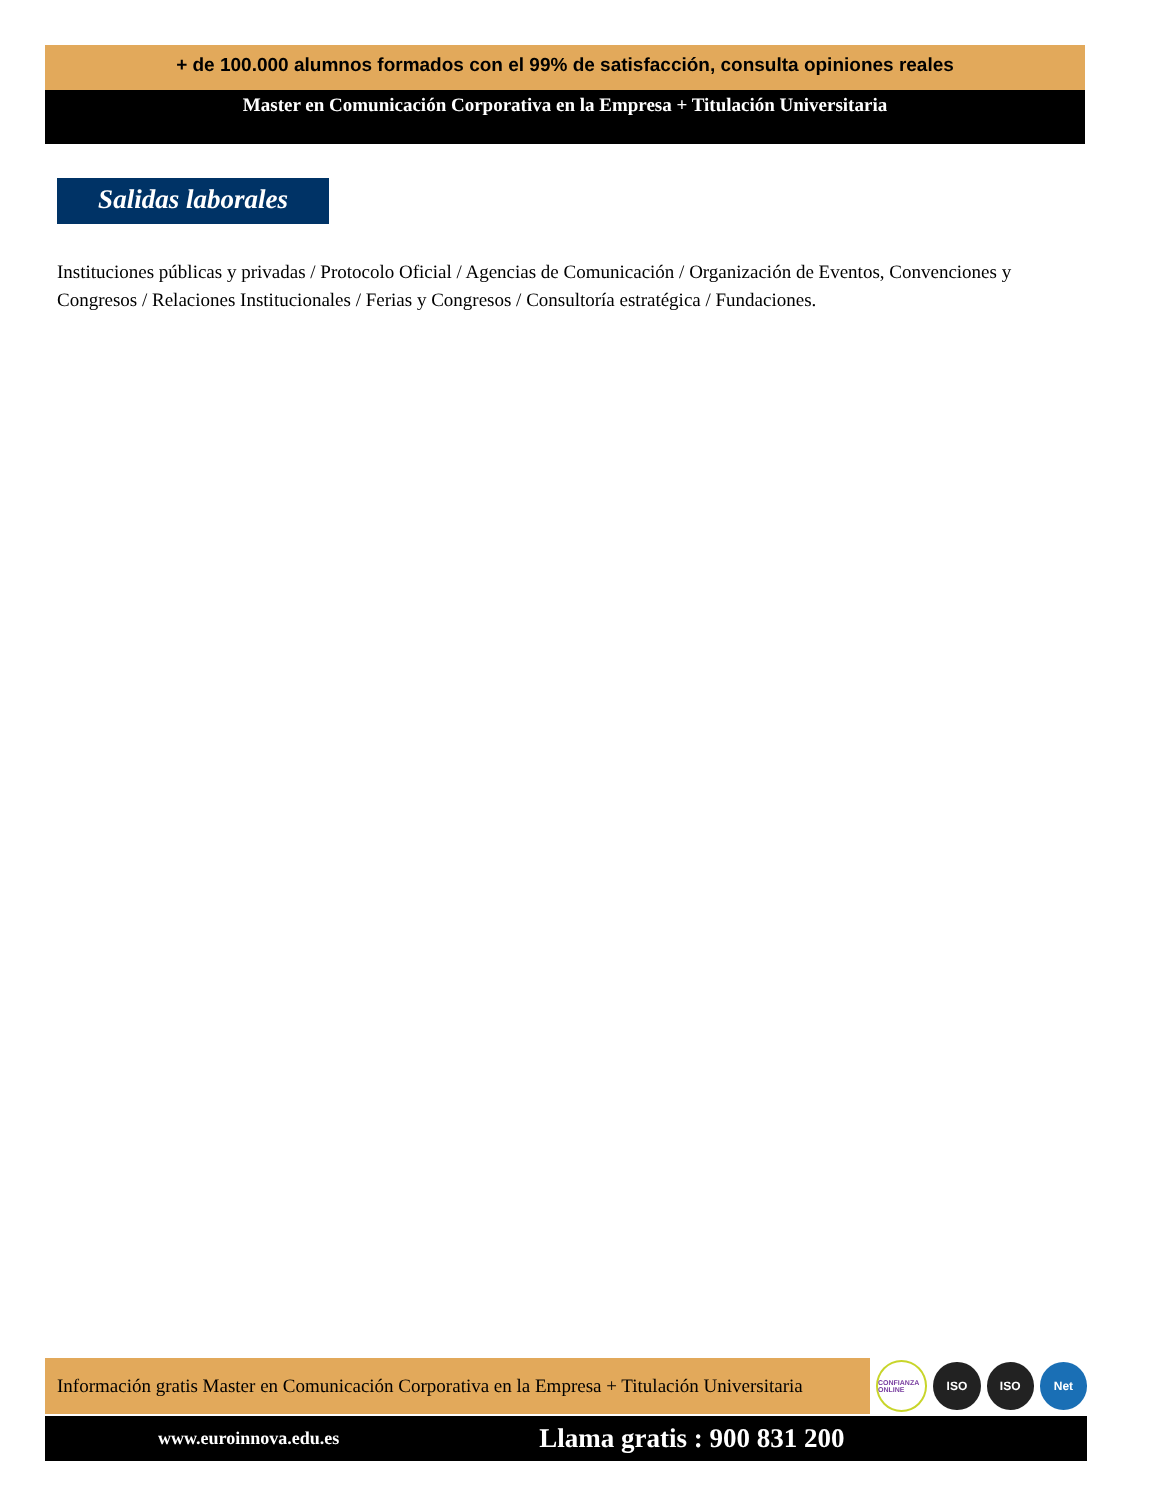+ de 100.000 alumnos formados con el 99% de satisfacción, consulta opiniones reales
Master en Comunicación Corporativa en la Empresa + Titulación Universitaria
Salidas laborales
Instituciones públicas y privadas / Protocolo Oficial / Agencias de Comunicación / Organización de Eventos, Convenciones y Congresos / Relaciones Institucionales / Ferias y Congresos / Consultoría estratégica / Fundaciones.
Información gratis Master en Comunicación Corporativa en la Empresa + Titulación Universitaria
CONFIANZA ONLINE
ISO ISO Net
www.euroinnova.edu.es Llama gratis : 900 831 200